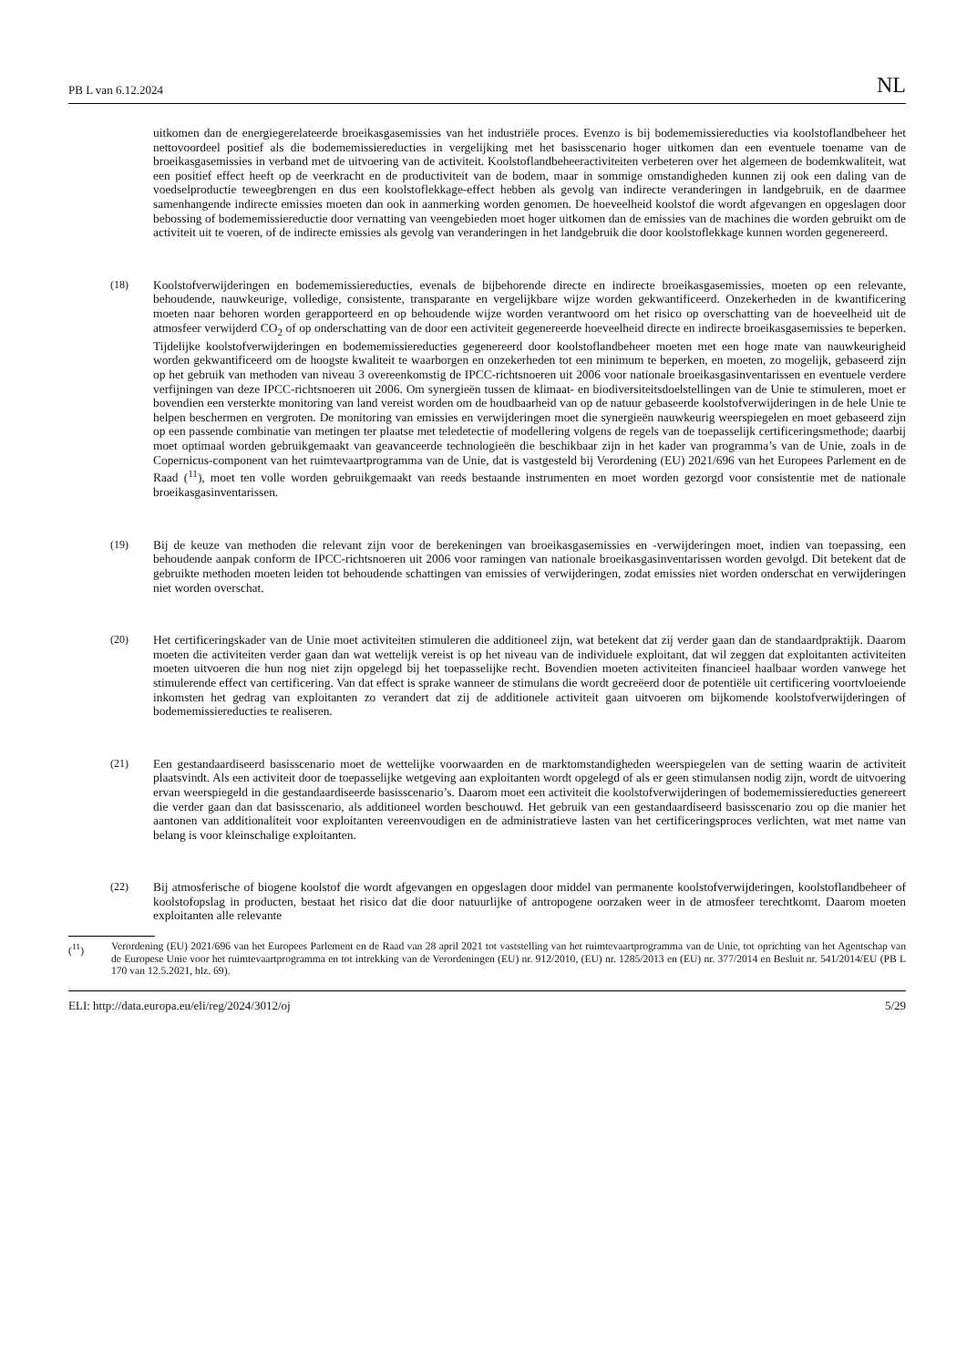PB L van 6.12.2024 NL
uitkomen dan de energiegerelateerde broeikasgasemissies van het industriële proces. Evenzo is bij bodememissie­reducties via koolstoflandbeheer het nettovoordeel positief als die bodememissiereducties in vergelijking met het basisscenario hoger uitkomen dan een eventuele toename van de broeikasgasemissies in verband met de uitvoering van de activiteit. Koolstoflandbeheeractiviteiten verbeteren over het algemeen de bodemkwaliteit, wat een positief effect heeft op de veerkracht en de productiviteit van de bodem, maar in sommige omstandigheden kunnen zij ook een daling van de voedselproductie teweegbrengen en dus een koolstoflekkage-effect hebben als gevolg van indirecte veranderingen in landgebruik, en de daarmee samenhangende indirecte emissies moeten dan ook in aanmerking worden genomen. De hoeveelheid koolstof die wordt afgevangen en opgeslagen door bebossing of bodememissiereductie door vernatting van veengebieden moet hoger uitkomen dan de emissies van de machines die worden gebruikt om de activiteit uit te voeren, of de indirecte emissies als gevolg van veranderingen in het landgebruik die door koolstoflekkage kunnen worden gegenereerd.
(18) Koolstofverwijderingen en bodememissiereducties, evenals de bijbehorende directe en indirecte broeikasgasemissies, moeten op een relevante, behoudende, nauwkeurige, volledige, consistente, transparante en vergelijkbare wijze worden gekwantificeerd. Onzekerheden in de kwantificering moeten naar behoren worden gerapporteerd en op behoudende wijze worden verantwoord om het risico op overschatting van de hoeveelheid uit de atmosfeer verwijderd CO<sub>2</sub> of op onderschatting van de door een activiteit gegenereerde hoeveelheid directe en indirecte broeikasgasemissies te beperken. Tijdelijke koolstofverwijderingen en bodememissiereducties gegenereerd door koolstoflandbeheer moeten met een hoge mate van nauwkeurigheid worden gekwantificeerd om de hoogste kwaliteit te waarborgen en onzekerheden tot een minimum te beperken, en moeten, zo mogelijk, gebaseerd zijn op het gebruik van methoden van niveau 3 overeenkomstig de IPCC-richtsnoeren uit 2006 voor nationale broeikasgasinventarissen en eventuele verdere verfijningen van deze IPCC-richtsnoeren uit 2006. Om synergieën tussen de klimaat- en biodiversiteitsdoelstellingen van de Unie te stimuleren, moet er bovendien een versterkte monitoring van land vereist worden om de houdbaarheid van op de natuur gebaseerde koolstofverwijderingen in de hele Unie te helpen beschermen en vergroten. De monitoring van emissies en verwijderingen moet die synergieën nauwkeurig weerspiegelen en moet gebaseerd zijn op een passende combinatie van metingen ter plaatse met teledetectie of modellering volgens de regels van de toepasselijk certificeringsmethode; daarbij moet optimaal worden gebruikgemaakt van geavanceerde technologieën die beschikbaar zijn in het kader van programma’s van de Unie, zoals in de Copernicus-component van het ruimtevaartprogramma van de Unie, dat is vastgesteld bij Verordening (EU) 2021/696 van het Europees Parlement en de Raad (<sup>11</sup>), moet ten volle worden gebruikgemaakt van reeds bestaande instrumenten en moet worden gezorgd voor consistentie met de nationale broeikasgasinventarissen.
(19) Bij de keuze van methoden die relevant zijn voor de berekeningen van broeikasgasemissies en -verwijderingen moet, indien van toepassing, een behoudende aanpak conform de IPCC-richtsnoeren uit 2006 voor ramingen van nationale broeikasgasinventarissen worden gevolgd. Dit betekent dat de gebruikte methoden moeten leiden tot behoudende schattingen van emissies of verwijderingen, zodat emissies niet worden onderschat en verwijderingen niet worden overschat.
(20) Het certificeringskader van de Unie moet activiteiten stimuleren die additioneel zijn, wat betekent dat zij verder gaan dan de standaardpraktijk. Daarom moeten die activiteiten verder gaan dan wat wettelijk vereist is op het niveau van de individuele exploitant, dat wil zeggen dat exploitanten activiteiten moeten uitvoeren die hun nog niet zijn opgelegd bij het toepasselijke recht. Bovendien moeten activiteiten financieel haalbaar worden vanwege het stimulerende effect van certificering. Van dat effect is sprake wanneer de stimulans die wordt gecreëerd door de potentiële uit certificering voortvloeiende inkomsten het gedrag van exploitanten zo verandert dat zij de additionele activiteit gaan uitvoeren om bijkomende koolstofverwijderingen of bodememissiereducties te realiseren.
(21) Een gestandaardiseerd basisscenario moet de wettelijke voorwaarden en de marktomstandigheden weerspiegelen van de setting waarin de activiteit plaatsvindt. Als een activiteit door de toepasselijke wetgeving aan exploitanten wordt opgelegd of als er geen stimulansen nodig zijn, wordt de uitvoering ervan weerspiegeld in die gestandaardiseerde basisscenario’s. Daarom moet een activiteit die koolstofverwijderingen of bodememissiereducties genereert die verder gaan dan dat basisscenario, als additioneel worden beschouwd. Het gebruik van een gestandaardiseerd basisscenario zou op die manier het aantonen van additionaliteit voor exploitanten vereenvoudigen en de administratieve lasten van het certificeringsproces verlichten, wat met name van belang is voor kleinschalige exploitanten.
(22) Bij atmosferische of biogene koolstof die wordt afgevangen en opgeslagen door middel van permanente koolstofverwijderingen, koolstoflandbeheer of koolstofopslag in producten, bestaat het risico dat die door natuurlijke of antropogene oorzaken weer in de atmosfeer terechtkomt. Daarom moeten exploitanten alle relevante
(<sup>11</sup>)
Verordening (EU) 2021/696 van het Europees Parlement en de Raad van 28 april 2021 tot vaststelling van het ruimtevaartprogramma van de Unie, tot oprichting van het Agentschap van de Europese Unie voor het ruimtevaartprogramma en tot intrekking van de Verordeningen (EU) nr. 912/2010, (EU) nr. 1285/2013 en (EU) nr. 377/2014 en Besluit nr. 541/2014/EU (PB L 170 van 12.5.2021, blz. 69).
ELI: http://data.europa.eu/eli/reg/2024/3012/oj 5/29